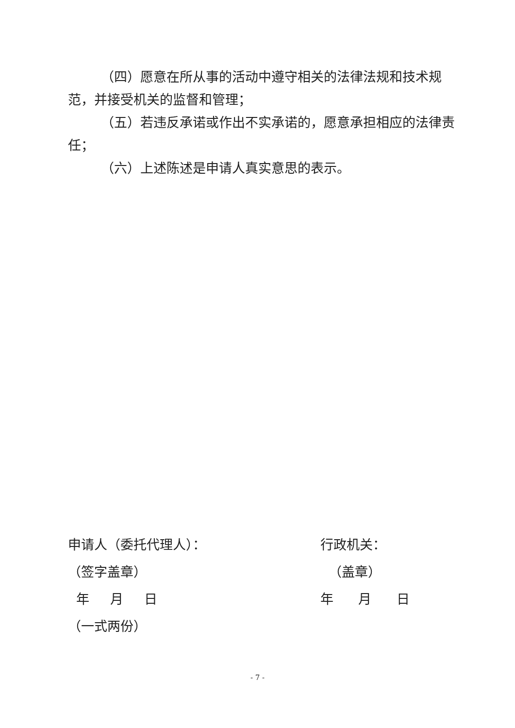（四）愿意在所从事的活动中遵守相关的法律法规和技术规范，并接受机关的监督和管理；
（五）若违反承诺或作出不实承诺的，愿意承担相应的法律责任；
（六）上述陈述是申请人真实意思的表示。
申请人（委托代理人）：
（签字盖章）
年 月 日
（一式两份）
行政机关：
（盖章）
年 月 日
- 7 -